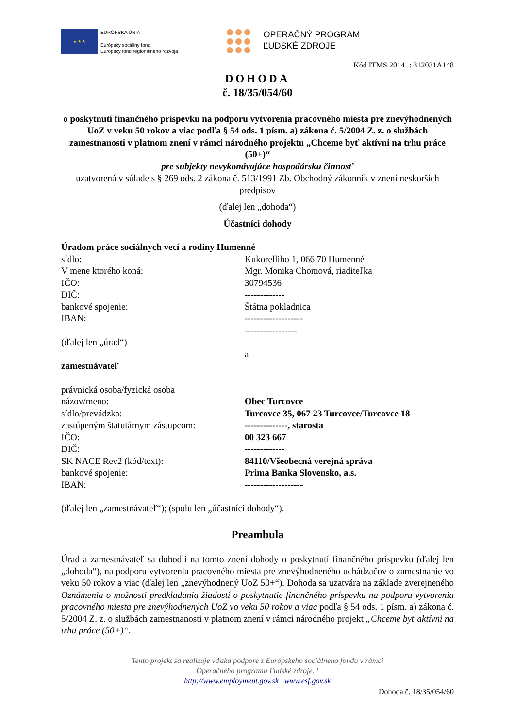★ ★ ★
EURÓPSKA ÚNIA
Európsky sociálny fond
Európsky fond regionálneho rozvoja
OPERAČNÝ PROGRAM
ĽUDSKÉ ZDROJE
Kód ITMS 2014+: 312031A148
DOHODA
č. 18/35/054/60
o poskytnutí finančného príspevku na podporu vytvorenia pracovného miesta pre znevýhodnených UoZ v veku 50 rokov a viac podľa § 54 ods. 1 písm. a) zákona č. 5/2004 Z. z. o službách zamestnanosti v platnom znení v rámci národného projektu „Chceme byť aktívni na trhu práce (50+)“
pre subjekty nevykonávajúce hospodársku činnosť
uzatvorená v súlade s § 269 ods. 2 zákona č. 513/1991 Zb. Obchodný zákonník v znení neskorších predpisov
(ďalej len „dohoda“)
Účastníci dohody
Úradom práce sociálnych vecí a rodiny Humenné
sídlo: Kukorelliho 1, 066 70 Humenné
V mene ktorého koná: Mgr. Monika Chomová, riaditeľka
IČO: 30794536
DIČ: -------------
bankové spojenie: Štátna pokladnica
IBAN: -------------------
-----------------
(ďalej len „úrad“)
a
zamestnávateľ
právnická osoba/fyzická osoba
názov/meno: Obec Turcovce
sídlo/prevádzka: Turcovce 35, 067 23 Turcovce/Turcovce 18
zastúpeným štatutárnym zástupcom: --------------, starosta
IČO: 00 323 667
DIČ: -------------
SK NACE Rev2 (kód/text): 84110/Všeobecná verejná správa
bankové spojenie: Prima Banka Slovensko, a.s.
IBAN: -------------------
(ďalej len „zamestnávateľ“); (spolu len „účastníci dohody“).
Preambula
Úrad a zamestnávateľ sa dohodli na tomto znení dohody o poskytnutí finančného príspevku (ďalej len „dohoda“), na podporu vytvorenia pracovného miesta pre znevýhodneného uchádzačov o zamestnanie vo veku 50 rokov a viac (ďalej len „znevýhodnený UoZ 50+“). Dohoda sa uzatvára na základe zverejneného Oznámenia o možnosti predkladania žiadostí o poskytnutie finančného príspevku na podporu vytvorenia pracovného miesta pre znevýhodnených UoZ vo veku 50 rokov a viac podľa § 54 ods. 1 písm. a) zákona č. 5/2004 Z. z. o službách zamestnanosti v platnom znení v rámci národného projekt „Chceme byť aktívni na trhu práce (50+)“.
Tento projekt sa realizuje vďaka podpore z Európskeho sociálneho fondu v rámci
Operačného programu Ľudské zdroje.“
http://www.employment.gov.sk www.esf.gov.sk
Dohoda č. 18/35/054/60